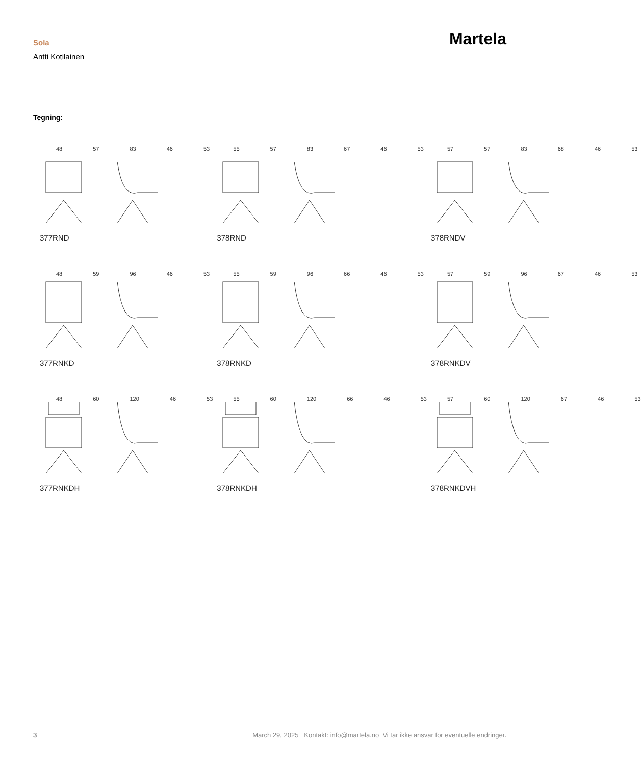Sola
Antti Kotilainen
Martela
Tegning:
48 57 83 46 53
377RND
55 57 83 67 46 53
378RND
57 57 83 68 46 53
378RNDV
48 59 96 46 53
377RNKD
55 59 96 66 46 53
378RNKD
57 59 96 67 46 53
378RNKDV
48 60 120 46 53
377RNKDH
55 60 120 66 46 53
378RNKDH
57 60 120 67 46 53
378RNKDVH
3 March 29, 2025 Kontakt: info@martela.no Vi tar ikke ansvar for eventuelle endringer.